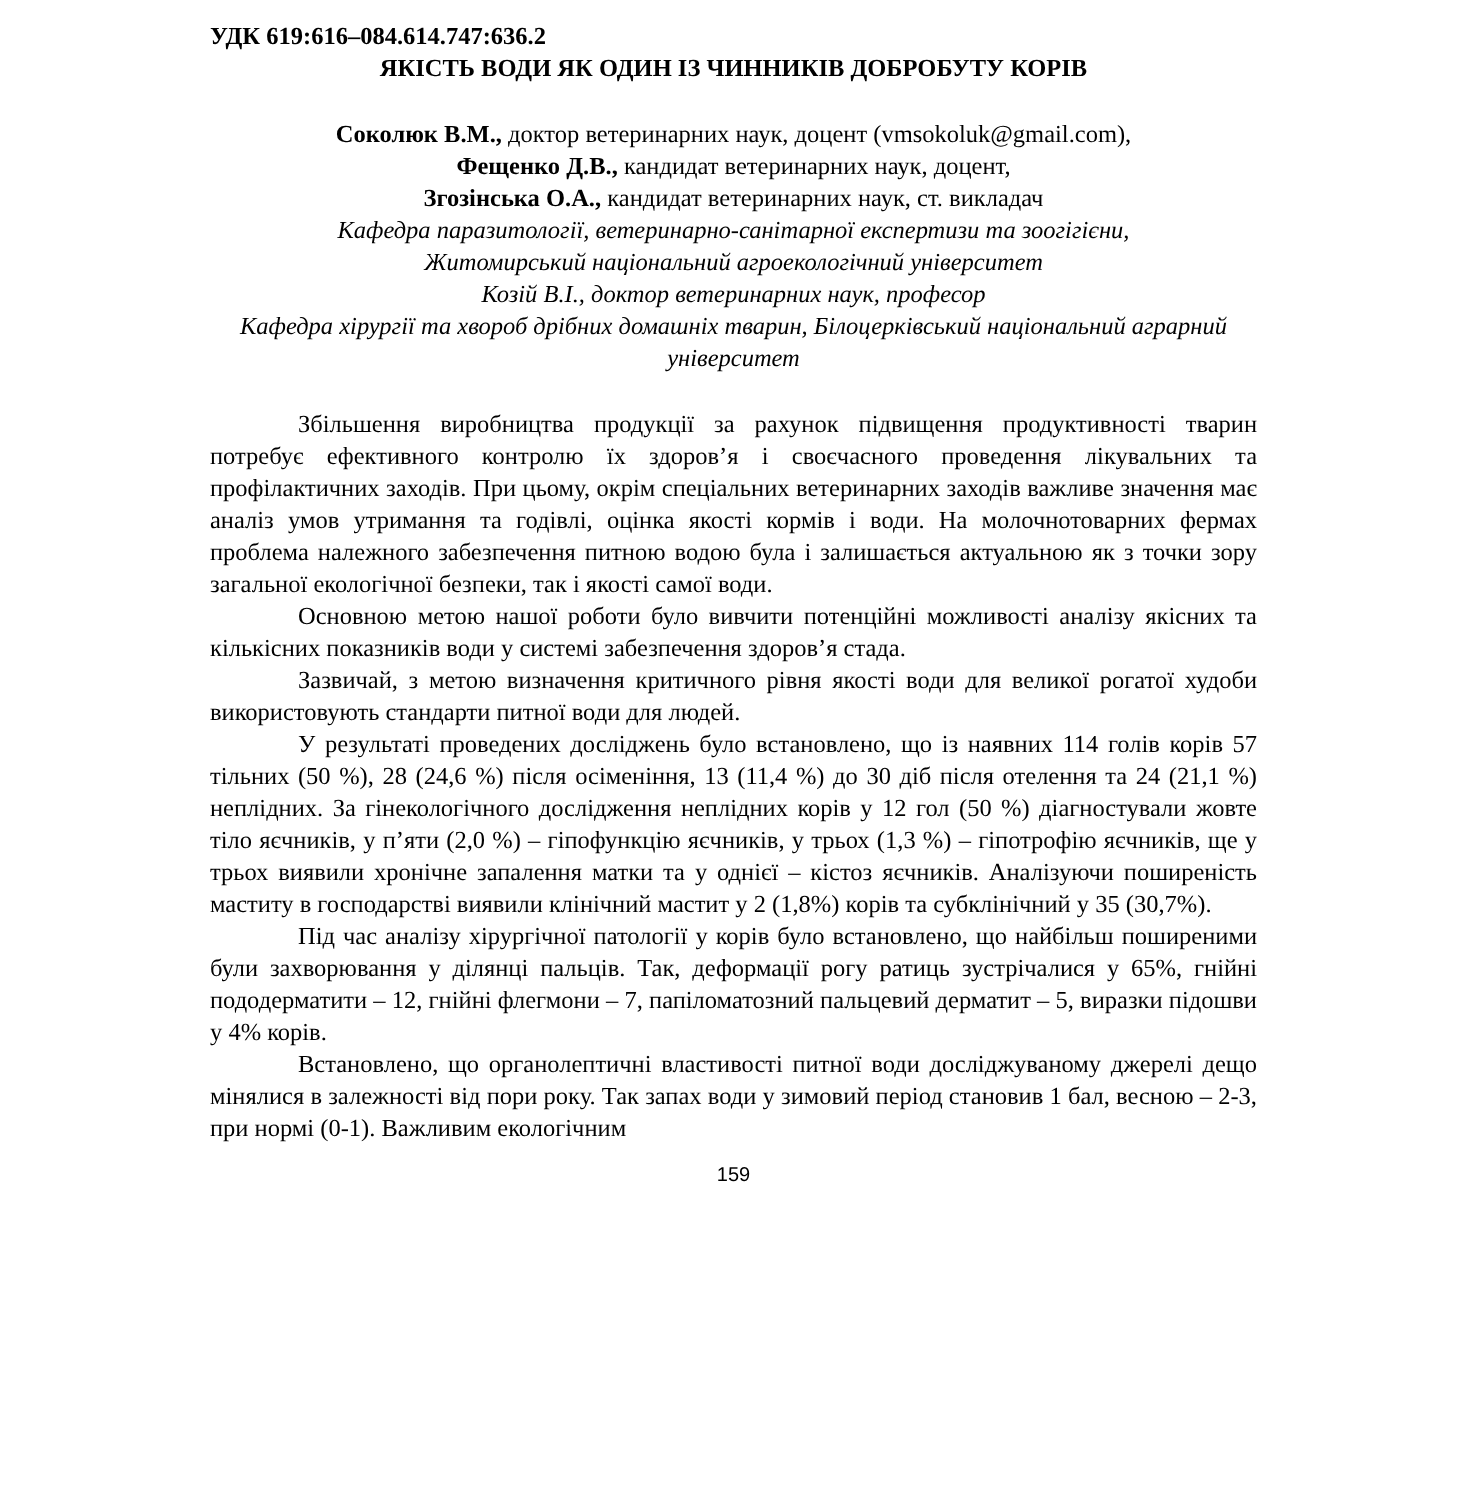УДК 619:616–084.614.747:636.2
ЯКІСТЬ ВОДИ ЯК ОДИН ІЗ ЧИННИКІВ ДОБРОБУТУ КОРІВ
Соколюк В.М., доктор ветеринарних наук, доцент (vmsokoluk@gmail.com),
Фещенко Д.В., кандидат ветеринарних наук, доцент,
Згозінська О.А., кандидат ветеринарних наук, ст. викладач
Кафедра паразитології, ветеринарно-санітарної експертизи та зоогігієни,
Житомирський національний агроекологічний університет
Козій В.І., доктор ветеринарних наук, професор
Кафедра хірургії та хвороб дрібних домашніх тварин, Білоцерківський національний аграрний університет
Збільшення виробництва продукції за рахунок підвищення продуктивності тварин потребує ефективного контролю їх здоров’я і своєчасного проведення лікувальних та профілактичних заходів. При цьому, окрім спеціальних ветеринарних заходів важливе значення має аналіз умов утримання та годівлі, оцінка якості кормів і води. На молочнотоварних фермах проблема належного забезпечення питною водою була і залишається актуальною як з точки зору загальної екологічної безпеки, так і якості самої води.
Основною метою нашої роботи було вивчити потенційні можливості аналізу якісних та кількісних показників води у системі забезпечення здоров’я стада.
Зазвичай, з метою визначення критичного рівня якості води для великої рогатої худоби використовують стандарти питної води для людей.
У результаті проведених досліджень було встановлено, що із наявних 114 голів корів 57 тільних (50 %), 28 (24,6 %) після осіменіння, 13 (11,4 %) до 30 діб після отелення та 24 (21,1 %) неплідних. За гінекологічного дослідження неплідних корів у 12 гол (50 %) діагностували жовте тіло яєчників, у п’яти (2,0 %) – гіпофункцію яєчників, у трьох (1,3 %) – гіпотрофію яєчників, ще у трьох виявили хронічне запалення матки та у однієї – кістоз яєчників. Аналізуючи поширеність маститу в господарстві виявили клінічний мастит у 2 (1,8%) корів та субклінічний у 35 (30,7%).
Під час аналізу хірургічної патології у корів було встановлено, що найбільш поширеними були захворювання у ділянці пальців. Так, деформації рогу ратиць зустрічалися у 65%, гнійні пододерматити – 12, гнійні флегмони – 7, папіломатозний пальцевий дерматит – 5, виразки підошви у 4% корів.
Встановлено, що органолептичні властивості питної води досліджуваному джерелі дещо мінялися в залежності від пори року. Так запах води у зимовий період становив 1 бал, весною – 2-3, при нормі (0-1). Важливим екологічним
159